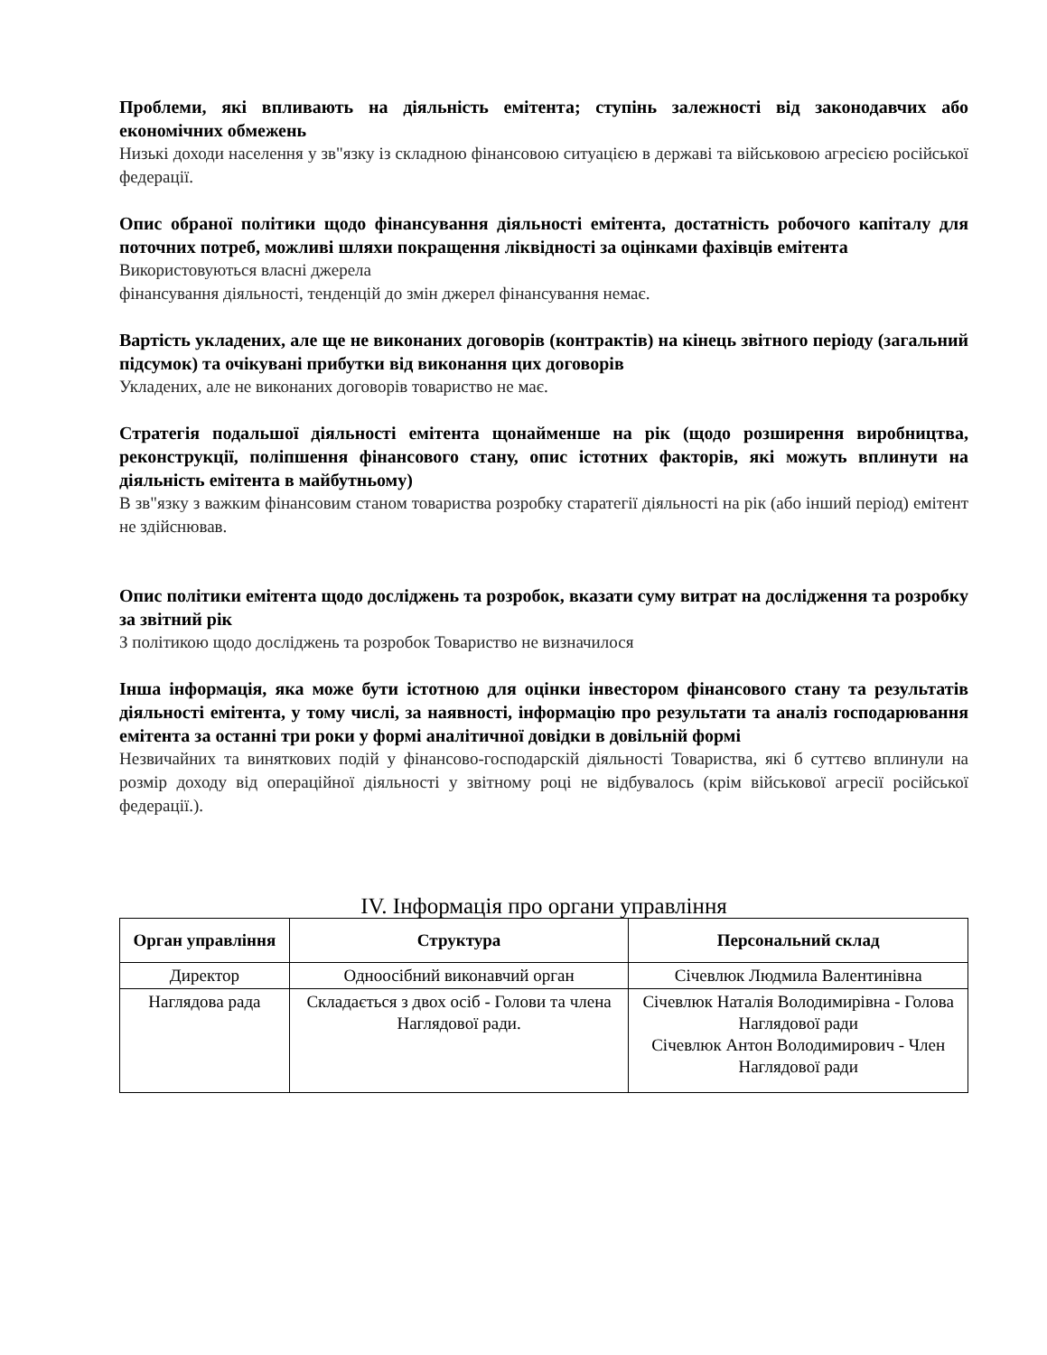Проблеми, які впливають на діяльність емітента; ступінь залежності від законодавчих або економічних обмежень
Низькі доходи населення у зв"язку із складною фінансовою ситуацією в державі та військовою агресією російської федерації.
Опис обраної політики щодо фінансування діяльності емітента, достатність робочого капіталу для поточних потреб, можливі шляхи покращення ліквідності за оцінками фахівців емітента
Використовуються власні джерела
фінансування діяльності, тенденцій до змін джерел фінансування немає.
Вартість укладених, але ще не виконаних договорів (контрактів) на кінець звітного періоду (загальний підсумок) та очікувані прибутки від виконання цих договорів
Укладених, але не виконаних договорів товариство не має.
Стратегія подальшої діяльності емітента щонайменше на рік (щодо розширення виробництва, реконструкції, поліпшення фінансового стану, опис істотних факторів, які можуть вплинути на діяльність емітента в майбутньому)
В зв"язку з важким фінансовим станом товариства розробку старатегії діяльності на рік (або інший період) емітент не здійснював.
Опис політики емітента щодо досліджень та розробок, вказати суму витрат на дослідження та розробку за звітний рік
З політикою щодо досліджень та розробок Товариство не визначилося
Інша інформація, яка може бути істотною для оцінки інвестором фінансового стану та результатів діяльності емітента, у тому числі, за наявності, інформацію про результати та аналіз господарювання емітента за останні три роки у формі аналітичної довідки в довільній формі
Незвичайних та виняткових подій у фінансово-господарскій діяльності Товариства, які б суттєво вплинули на розмір доходу від операційної діяльності у звітному році не відбувалось (крім військової агресії російської федерації.).
IV. Інформація про органи управління
| Орган управління | Структура | Персональний склад |
| --- | --- | --- |
| Директор | Одноосібний виконавчий орган | Січевлюк Людмила Валентинівна |
| Наглядова рада | Складається з двох осіб - Голови та члена Наглядової ради. | Січевлюк Наталія Володимирівна - Голова Наглядової ради Січевлюк Антон Володимирович - Член Наглядової ради |